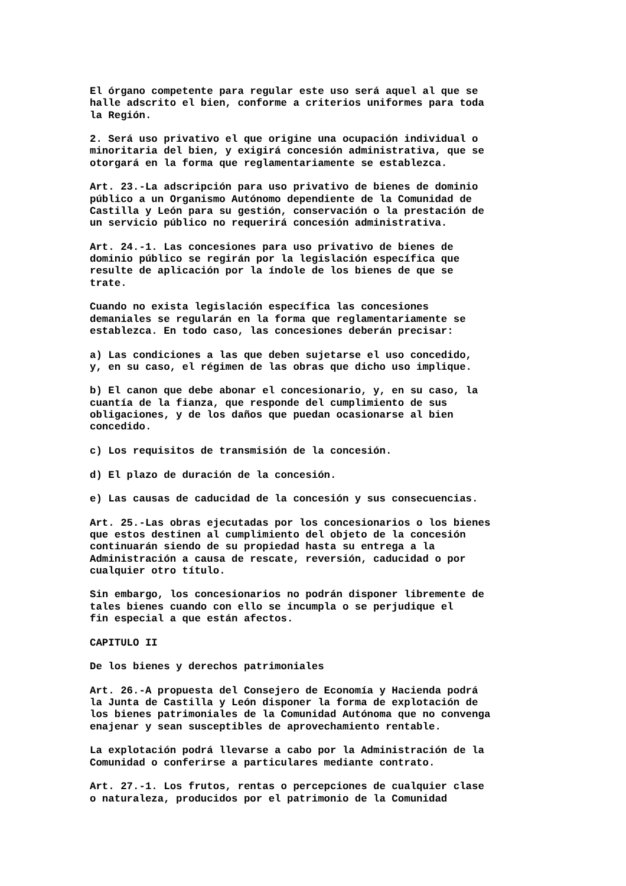El órgano competente para regular este uso será aquel al que se
halle adscrito el bien, conforme a criterios uniformes para toda
la Región.

2. Será uso privativo el que origine una ocupación individual o
minoritaria del bien, y exigirá concesión administrativa, que se
otorgará en la forma que reglamentariamente se establezca.

Art. 23.-La adscripción para uso privativo de bienes de dominio
público a un Organismo Autónomo dependiente de la Comunidad de
Castilla y León para su gestión, conservación o la prestación de
un servicio público no requerirá concesión administrativa.

Art. 24.-1. Las concesiones para uso privativo de bienes de
dominio público se regirán por la legislación específica que
resulte de aplicación por la índole de los bienes de que se
trate.

Cuando no exista legislación específica las concesiones
demaniales se regularán en la forma que reglamentariamente se
establezca. En todo caso, las concesiones deberán precisar:

a) Las condiciones a las que deben sujetarse el uso concedido,
y, en su caso, el régimen de las obras que dicho uso implique.

b) El canon que debe abonar el concesionario, y, en su caso, la
cuantía de la fianza, que responde del cumplimiento de sus
obligaciones, y de los daños que puedan ocasionarse al bien
concedido.

c) Los requisitos de transmisión de la concesión.

d) El plazo de duración de la concesión.

e) Las causas de caducidad de la concesión y sus consecuencias.

Art. 25.-Las obras ejecutadas por los concesionarios o los bienes
que estos destinen al cumplimiento del objeto de la concesión
continuarán siendo de su propiedad hasta su entrega a la
Administración a causa de rescate, reversión, caducidad o por
cualquier otro título.

Sin embargo, los concesionarios no podrán disponer libremente de
tales bienes cuando con ello se incumpla o se perjudique el
fin especial a que están afectos.

CAPITULO II

De los bienes y derechos patrimoniales

Art. 26.-A propuesta del Consejero de Economía y Hacienda podrá
la Junta de Castilla y León disponer la forma de explotación de
los bienes patrimoniales de la Comunidad Autónoma que no convenga
enajenar y sean susceptibles de aprovechamiento rentable.

La explotación podrá llevarse a cabo por la Administración de la
Comunidad o conferirse a particulares mediante contrato.

Art. 27.-1. Los frutos, rentas o percepciones de cualquier clase
o naturaleza, producidos por el patrimonio de la Comunidad